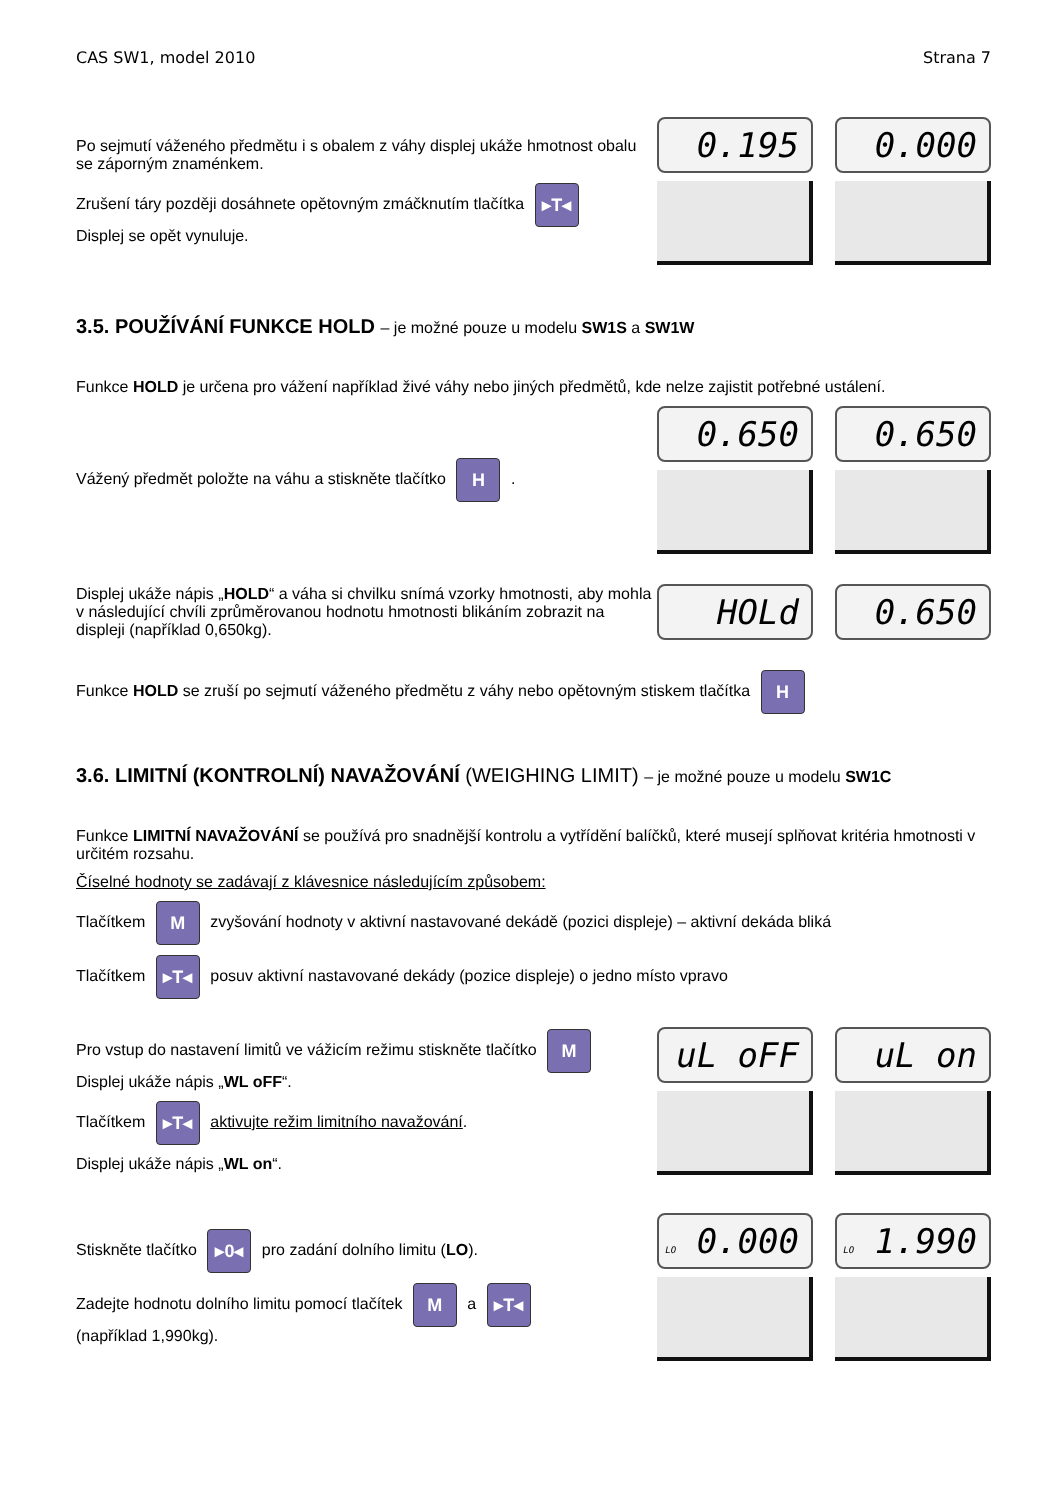CAS SW1, model 2010 Strana 7
Po sejmutí váženého předmětu i s obalem z váhy displej ukáže hmotnost obalu se záporným znaménkem.
Zrušení táry později dosáhnete opětovným zmáčknutím tlačítka ▸T◂
Displej se opět vynuluje.
0.195
0.000
3.5. POUŽÍVÁNÍ FUNKCE HOLD – je možné pouze u modelu SW1S a SW1W
Funkce HOLD je určena pro vážení například živé váhy nebo jiných předmětů, kde nelze zajistit potřebné ustálení.
Vážený předmět položte na váhu a stiskněte tlačítko H .
0.650
0.650
Displej ukáže nápis „HOLD“ a váha si chvilku snímá vzorky hmotnosti, aby mohla v následující chvíli zprůměrovanou hodnotu hmotnosti blikáním zobrazit na displeji (například 0,650kg).
HOLd
0.650
Funkce HOLD se zruší po sejmutí váženého předmětu z váhy nebo opětovným stiskem tlačítka H
3.6. LIMITNÍ (KONTROLNÍ) NAVAŽOVÁNÍ (WEIGHING LIMIT) – je možné pouze u modelu SW1C
Funkce LIMITNÍ NAVAŽOVÁNÍ se používá pro snadnější kontrolu a vytřídění balíčků, které musejí splňovat kritéria hmotnosti v určitém rozsahu.
Číselné hodnoty se zadávají z klávesnice následujícím způsobem:
Tlačítkem M zvyšování hodnoty v aktivní nastavované dekádě (pozici displeje) – aktivní dekáda bliká
Tlačítkem ▸T◂ posuv aktivní nastavované dekády (pozice displeje) o jedno místo vpravo
Pro vstup do nastavení limitů ve vážicím režimu stiskněte tlačítko M
Displej ukáže nápis „WL oFF“.
Tlačítkem ▸T◂ aktivujte režim limitního navažování.
Displej ukáže nápis „WL on“.
uL oFF
uL on
Stiskněte tlačítko ▸0◂ pro zadání dolního limitu (LO).
Zadejte hodnotu dolního limitu pomocí tlačítek M a ▸T◂
(například 1,990kg).
LO 0.000
LO 1.990